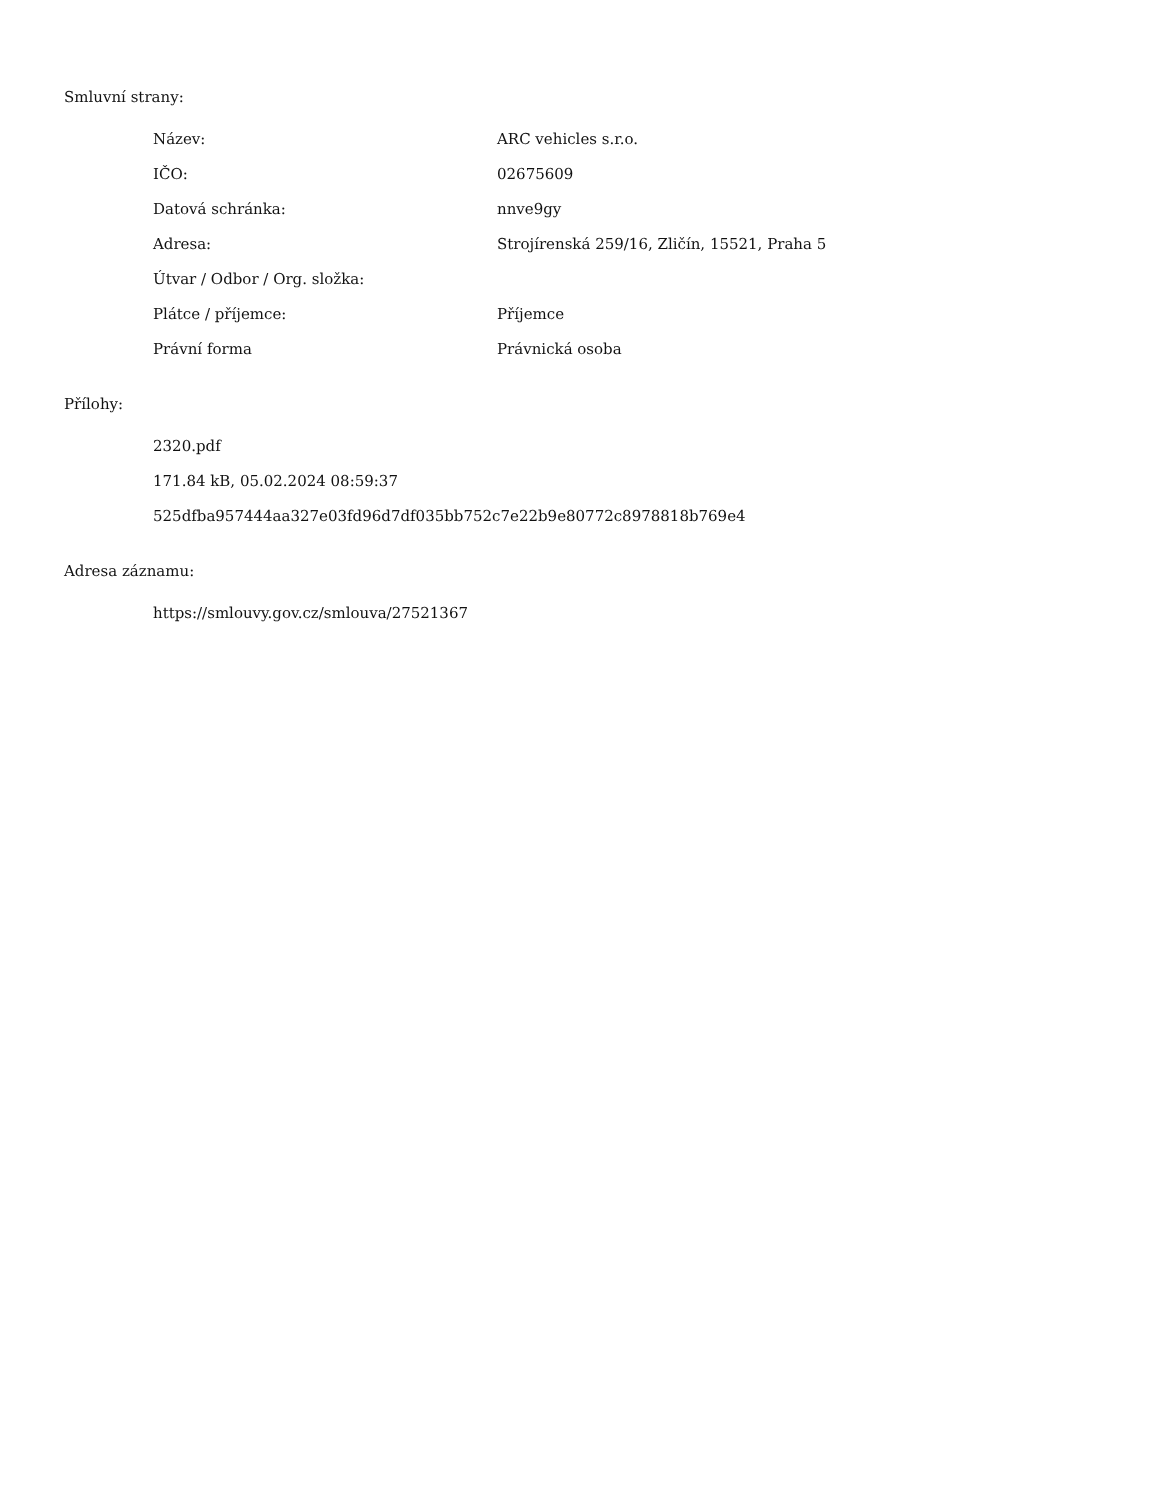Smluvní strany:
| Název: | ARC vehicles s.r.o. |
| IČO: | 02675609 |
| Datová schránka: | nnve9gy |
| Adresa: | Strojírenská 259/16, Zličín, 15521, Praha 5 |
| Útvar / Odbor / Org. složka: | |
| Plátce / příjemce: | Příjemce |
| Právní forma | Právnická osoba |
Přílohy:
2320.pdf
171.84 kB, 05.02.2024 08:59:37
525dfba957444aa327e03fd96d7df035bb752c7e22b9e80772c8978818b769e4
Adresa záznamu:
https://smlouvy.gov.cz/smlouva/27521367